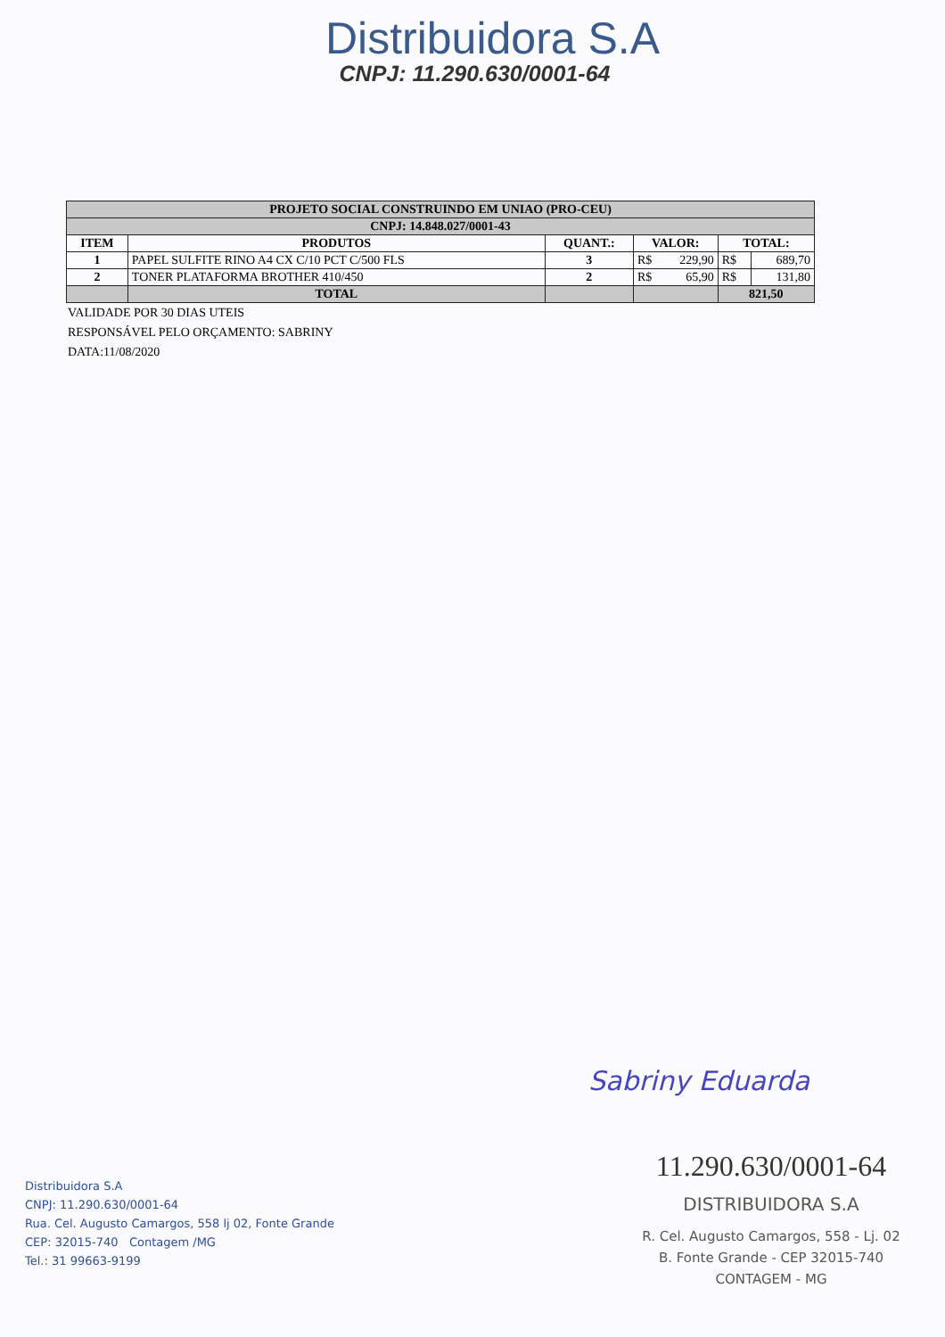Distribuidora S.A
CNPJ: 11.290.630/0001-64
| PROJETO SOCIAL CONSTRUINDO EM UNIAO (PRO-CEU) | | | | | |
| CNPJ: 14.848.027/0001-43 | | | | | |
| ITEM | PRODUTOS | QUANT.: | VALOR: | TOTAL: | |
| 1 | PAPEL SULFITE RINO A4 CX C/10 PCT C/500 FLS | 3 | R$ 229,90 | R$ | 689,70 |
| 2 | TONER PLATAFORMA BROTHER 410/450 | 2 | R$ 65,90 | R$ | 131,80 |
| | TOTAL | | | 821,50 | |
VALIDADE POR 30 DIAS UTEIS
RESPONSÁVEL PELO ORÇAMENTO: SABRINY
DATA:11/08/2020
Sabriny Eduarda
Distribuidora S.A
CNPJ: 11.290.630/0001-64
Rua. Cel. Augusto Camargos, 558 lj 02, Fonte Grande
CEP: 32015-740 Contagem /MG
Tel.: 31 99663-9199
11.290.630/0001-64
DISTRIBUIDORA S.A
R. Cel. Augusto Camargos, 558 - Lj. 02
B. Fonte Grande - CEP 32015-740
CONTAGEM - MG